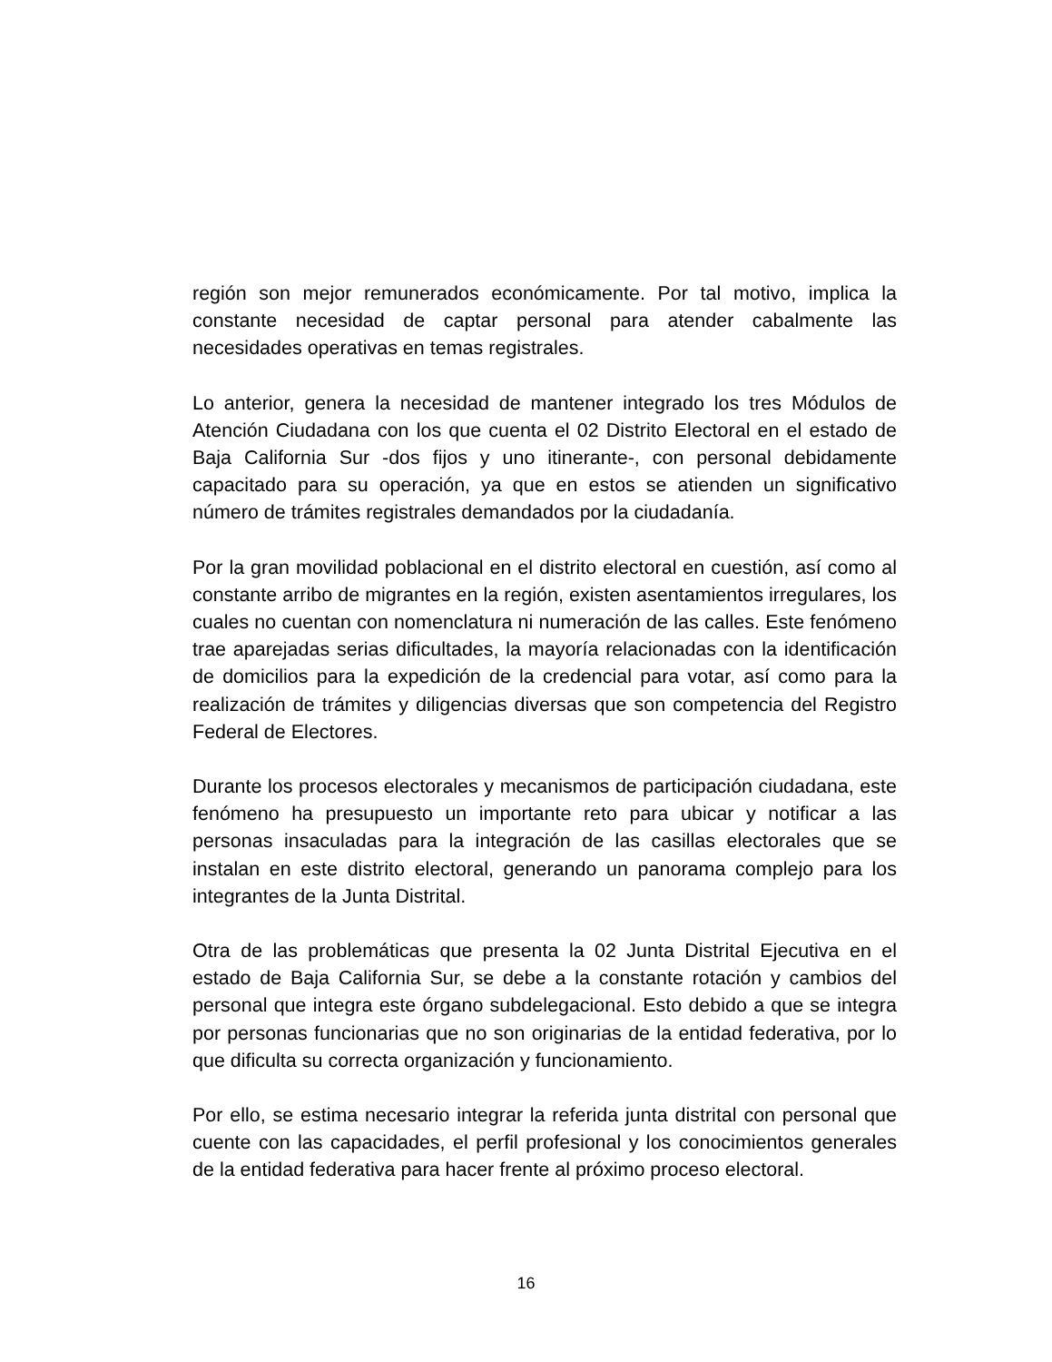región son mejor remunerados económicamente. Por tal motivo, implica la constante necesidad de captar personal para atender cabalmente las necesidades operativas en temas registrales.
Lo anterior, genera la necesidad de mantener integrado los tres Módulos de Atención Ciudadana con los que cuenta el 02 Distrito Electoral en el estado de Baja California Sur -dos fijos y uno itinerante-, con personal debidamente capacitado para su operación, ya que en estos se atienden un significativo número de trámites registrales demandados por la ciudadanía.
Por la gran movilidad poblacional en el distrito electoral en cuestión, así como al constante arribo de migrantes en la región, existen asentamientos irregulares, los cuales no cuentan con nomenclatura ni numeración de las calles. Este fenómeno trae aparejadas serias dificultades, la mayoría relacionadas con la identificación de domicilios para la expedición de la credencial para votar, así como para la realización de trámites y diligencias diversas que son competencia del Registro Federal de Electores.
Durante los procesos electorales y mecanismos de participación ciudadana, este fenómeno ha presupuesto un importante reto para ubicar y notificar a las personas insaculadas para la integración de las casillas electorales que se instalan en este distrito electoral, generando un panorama complejo para los integrantes de la Junta Distrital.
Otra de las problemáticas que presenta la 02 Junta Distrital Ejecutiva en el estado de Baja California Sur, se debe a la constante rotación y cambios del personal que integra este órgano subdelegacional. Esto debido a que se integra por personas funcionarias que no son originarias de la entidad federativa, por lo que dificulta su correcta organización y funcionamiento.
Por ello, se estima necesario integrar la referida junta distrital con personal que cuente con las capacidades, el perfil profesional y los conocimientos generales de la entidad federativa para hacer frente al próximo proceso electoral.
16